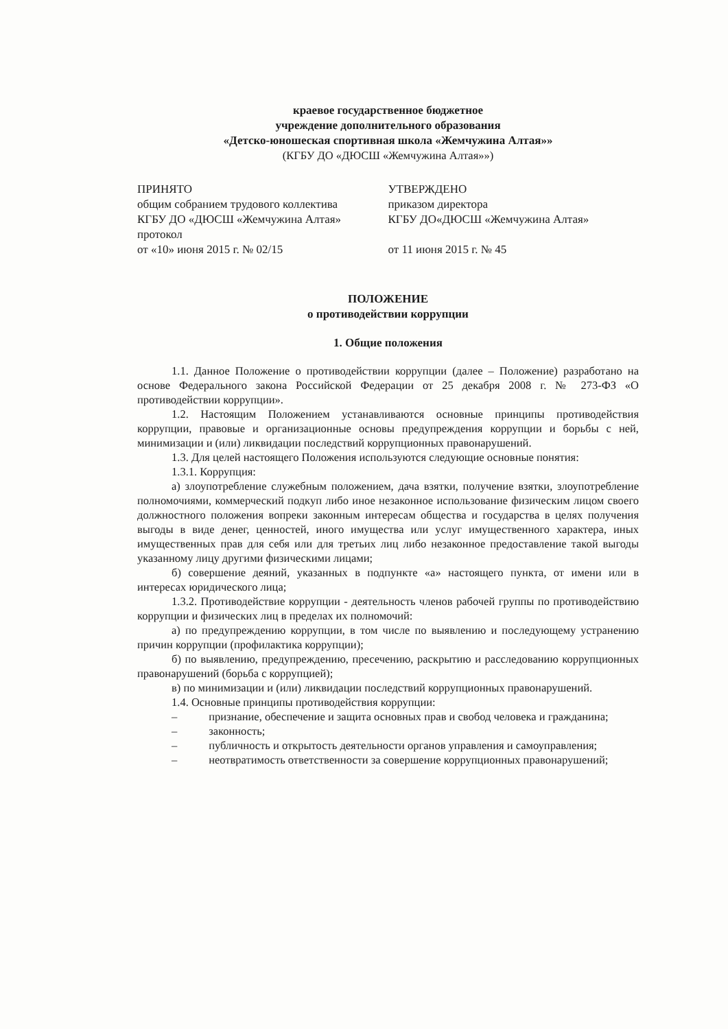краевое государственное бюджетное
учреждение дополнительного образования
«Детско-юношеская спортивная школа «Жемчужина Алтая»»
(КГБУ ДО «ДЮСШ «Жемчужина Алтая»»)
ПРИНЯТО
общим собранием трудового коллектива
КГБУ ДО «ДЮСШ «Жемчужина Алтая»
протокол
от «10» июня 2015 г. № 02/15
УТВЕРЖДЕНО
приказом директора
КГБУ ДО«ДЮСШ «Жемчужина Алтая»
от 11 июня 2015 г. № 45
ПОЛОЖЕНИЕ
о противодействии коррупции
1. Общие положения
1.1. Данное Положение о противодействии коррупции (далее – Положение) разработано на основе Федерального закона Российской Федерации от 25 декабря 2008 г. № 273-ФЗ «О противодействии коррупции».
1.2. Настоящим Положением устанавливаются основные принципы противодействия коррупции, правовые и организационные основы предупреждения коррупции и борьбы с ней, минимизации и (или) ликвидации последствий коррупционных правонарушений.
1.3. Для целей настоящего Положения используются следующие основные понятия:
1.3.1. Коррупция:
а) злоупотребление служебным положением, дача взятки, получение взятки, злоупотребление полномочиями, коммерческий подкуп либо иное незаконное использование физическим лицом своего должностного положения вопреки законным интересам общества и государства в целях получения выгоды в виде денег, ценностей, иного имущества или услуг имущественного характера, иных имущественных прав для себя или для третьих лиц либо незаконное предоставление такой выгоды указанному лицу другими физическими лицами;
б) совершение деяний, указанных в подпункте «а» настоящего пункта, от имени или в интересах юридического лица;
1.3.2. Противодействие коррупции - деятельность членов рабочей группы по противодействию коррупции и физических лиц в пределах их полномочий:
а) по предупреждению коррупции, в том числе по выявлению и последующему устранению причин коррупции (профилактика коррупции);
б) по выявлению, предупреждению, пресечению, раскрытию и расследованию коррупционных правонарушений (борьба с коррупцией);
в) по минимизации и (или) ликвидации последствий коррупционных правонарушений.
1.4. Основные принципы противодействия коррупции:
– признание, обеспечение и защита основных прав и свобод человека и гражданина;
– законность;
– публичность и открытость деятельности органов управления и самоуправления;
– неотвратимость ответственности за совершение коррупционных правонарушений;